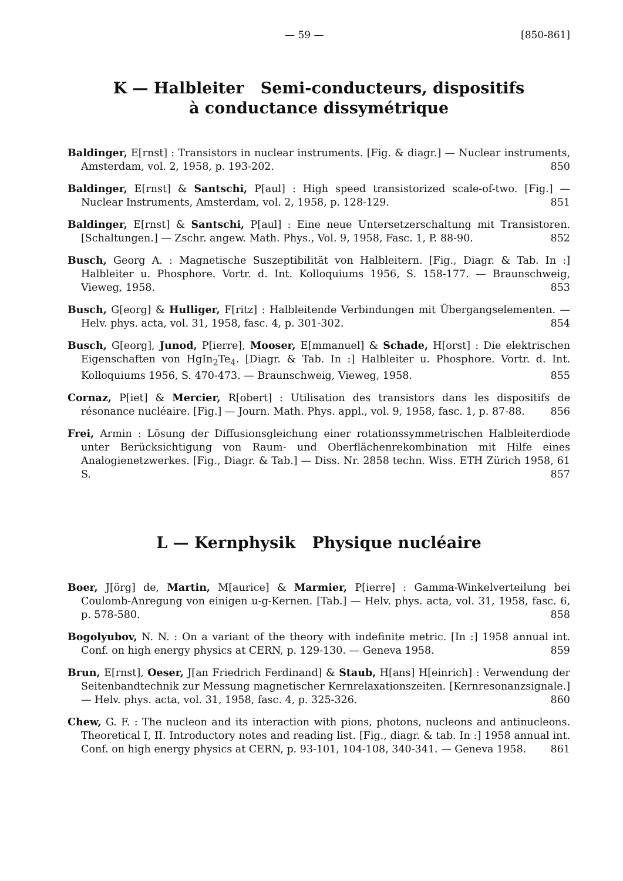— 59 — [850-861]
K — Halbleiter Semi-conducteurs, dispositifs
à conductance dissymétrique
Baldinger, E[rnst] : Transistors in nuclear instruments. [Fig. & diagr.] — Nuclear instruments, Amsterdam, vol. 2, 1958, p. 193-202. 850
Baldinger, E[rnst] & Santschi, P[aul] : High speed transistorized scale-of-two. [Fig.] — Nuclear Instruments, Amsterdam, vol. 2, 1958, p. 128-129. 851
Baldinger, E[rnst] & Santschi, P[aul] : Eine neue Untersetzerschaltung mit Transistoren. [Schaltungen.] — Zschr. angew. Math. Phys., Vol. 9, 1958, Fasc. 1, P. 88-90. 852
Busch, Georg A. : Magnetische Suszeptibilität von Halbleitern. [Fig., Diagr. & Tab. In :] Halbleiter u. Phosphore. Vortr. d. Int. Kolloquiums 1956, S. 158-177. — Braunschweig, Vieweg, 1958. 853
Busch, G[eorg] & Hulliger, F[ritz] : Halbleitende Verbindungen mit Übergangselementen. — Helv. phys. acta, vol. 31, 1958, fasc. 4, p. 301-302. 854
Busch, G[eorg], Junod, P[ierre], Mooser, E[mmanuel] & Schade, H[orst] : Die elektrischen Eigenschaften von HgIn<sub>2</sub>Te<sub>4</sub>. [Diagr. & Tab. In :] Halbleiter u. Phosphore. Vortr. d. Int. Kolloquiums 1956, S. 470-473. — Braunschweig, Vieweg, 1958. 855
Cornaz, P[iet] & Mercier, R[obert] : Utilisation des transistors dans les dispositifs de résonance nucléaire. [Fig.] — Journ. Math. Phys. appl., vol. 9, 1958, fasc. 1, p. 87-88. 856
Frei, Armin : Lösung der Diffusionsgleichung einer rotationssymmetrischen Halbleiterdiode unter Berücksichtigung von Raum- und Oberflächenrekombination mit Hilfe eines Analogienetzwerkes. [Fig., Diagr. & Tab.] — Diss. Nr. 2858 techn. Wiss. ETH Zürich 1958, 61 S. 857
L — Kernphysik Physique nucléaire
Boer, J[örg] de, Martin, M[aurice] & Marmier, P[ierre] : Gamma-Winkelverteilung bei Coulomb-Anregung von einigen u-g-Kernen. [Tab.] — Helv. phys. acta, vol. 31, 1958, fasc. 6, p. 578-580. 858
Bogolyubov, N. N. : On a variant of the theory with indefinite metric. [In :] 1958 annual int. Conf. on high energy physics at CERN, p. 129-130. — Geneva 1958. 859
Brun, E[rnst], Oeser, J[an Friedrich Ferdinand] & Staub, H[ans] H[einrich] : Verwendung der Seitenbandtechnik zur Messung magnetischer Kernrelaxationszeiten. [Kernresonanzsignale.] — Helv. phys. acta, vol. 31, 1958, fasc. 4, p. 325-326. 860
Chew, G. F. : The nucleon and its interaction with pions, photons, nucleons and antinucleons. Theoretical I, II. Introductory notes and reading list. [Fig., diagr. & tab. In :] 1958 annual int. Conf. on high energy physics at CERN, p. 93-101, 104-108, 340-341. — Geneva 1958. 861